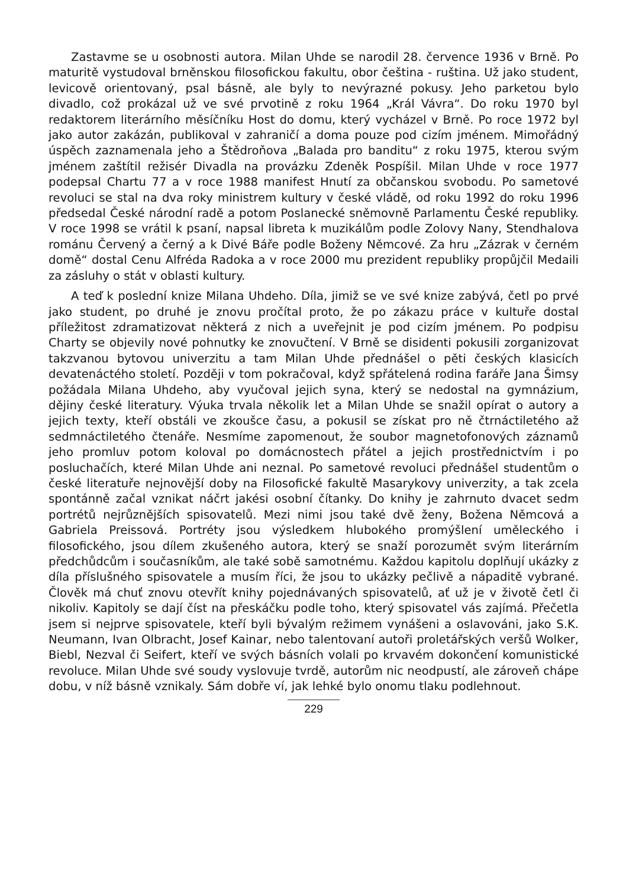Zastavme se u osobnosti autora. Milan Uhde se narodil 28. července 1936 v Brně. Po maturitě vystudoval brněnskou filosofickou fakultu, obor čeština - ruština. Už jako student, levicově orientovaný, psal básně, ale byly to nevýrazné pokusy. Jeho parketou bylo divadlo, což prokázal už ve své prvotině z roku 1964 „Král Vávra“. Do roku 1970 byl redaktorem literárního měsíčníku Host do domu, který vycházel v Brně. Po roce 1972 byl jako autor zakázán, publikoval v zahraničí a doma pouze pod cizím jménem. Mimořádný úspěch zaznamenala jeho a Štědroňova „Balada pro banditu“ z roku 1975, kterou svým jménem zaštítil režisér Divadla na provázku Zdeněk Pospíšil. Milan Uhde v roce 1977 podepsal Chartu 77 a v roce 1988 manifest Hnutí za občanskou svobodu. Po sametové revoluci se stal na dva roky ministrem kultury v české vládě, od roku 1992 do roku 1996 předsedal České národní radě a potom Poslanecké sněmovně Parlamentu České republiky. V roce 1998 se vrátil k psaní, napsal libreta k muzikálům podle Zolovy Nany, Stendhalova románu Červený a černý a k Divé Báře podle Boženy Němcové. Za hru „Zázrak v černém domě“ dostal Cenu Alfréda Radoka a v roce 2000 mu prezident republiky propůjčil Medaili za zásluhy o stát v oblasti kultury.
A teď k poslední knize Milana Uhdeho. Díla, jimiž se ve své knize zabývá, četl po prvé jako student, po druhé je znovu pročítal proto, že po zákazu práce v kultuře dostal příležitost zdramatizovat některá z nich a uveřejnit je pod cizím jménem. Po podpisu Charty se objevily nové pohnutky ke znovučtení. V Brně se disidenti pokusili zorganizovat takzvanou bytovou univerzitu a tam Milan Uhde přednášel o pěti českých klasicích devatenáctého století. Později v tom pokračoval, když spřátelená rodina faráře Jana Šimsy požádala Milana Uhdeho, aby vyučoval jejich syna, který se nedostal na gymnázium, dějiny české literatury. Výuka trvala několik let a Milan Uhde se snažil opírat o autory a jejich texty, kteří obstáli ve zkoušce času, a pokusil se získat pro ně čtrnáctiletého až sedmnáctiletého čtenáře. Nesmíme zapomenout, že soubor magnetofonových záznamů jeho promluv potom koloval po domácnostech přátel a jejich prostřednictvím i po posluchačích, které Milan Uhde ani neznal. Po sametové revoluci přednášel studentům o české literatuře nejnovější doby na Filosofické fakultě Masarykovy univerzity, a tak zcela spontánně začal vznikat náčrt jakési osobní čítanky. Do knihy je zahrnuto dvacet sedm portrétů nejrůznějších spisovatelů. Mezi nimi jsou také dvě ženy, Božena Němcová a Gabriela Preissová. Portréty jsou výsledkem hlubokého promýšlení uměleckého i filosofického, jsou dílem zkušeného autora, který se snaží porozumět svým literárním předchůdcům i současníkům, ale také sobě samotnému. Každou kapitolu doplňují ukázky z díla příslušného spisovatele a musím říci, že jsou to ukázky pečlivě a nápaditě vybrané. Člověk má chuť znovu otevřít knihy pojednávaných spisovatelů, ať už je v životě četl či nikoliv. Kapitoly se dají číst na přeskáčku podle toho, který spisovatel vás zajímá. Přečetla jsem si nejprve spisovatele, kteří byli bývalým režimem vynášeni a oslavováni, jako S.K. Neumann, Ivan Olbracht, Josef Kainar, nebo talentovaní autoři proletářských veršů Wolker, Biebl, Nezval či Seifert, kteří ve svých básních volali po krvavém dokončení komunistické revoluce. Milan Uhde své soudy vyslovuje tvrdě, autorům nic neodpustí, ale zároveň chápe dobu, v níž básně vznikaly. Sám dobře ví, jak lehké bylo onomu tlaku podlehnout.
229